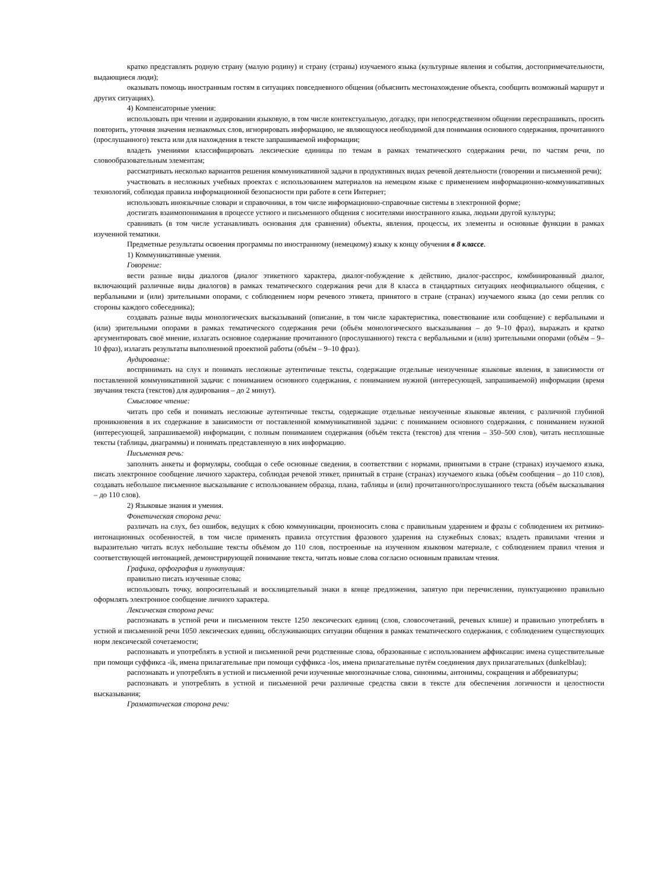кратко представлять родную страну (малую родину) и страну (страны) изучаемого языка (культурные явления и события, достопримечательности, выдающиеся люди);
оказывать помощь иностранным гостям в ситуациях повседневного общения (объяснить местонахождение объекта, сообщить возможный маршрут и других ситуациях).
4) Компенсаторные умения:
использовать при чтении и аудировании языковую, в том числе контекстуальную, догадку, при непосредственном общении переспрашивать, просить повторить, уточняя значения незнакомых слов, игнорировать информацию, не являющуюся необходимой для понимания основного содержания, прочитанного (прослушанного) текста или для нахождения в тексте запрашиваемой информации;
владеть умениями классифицировать лексические единицы по темам в рамках тематического содержания речи, по частям речи, по словообразовательным элементам;
рассматривать несколько вариантов решения коммуникативной задачи в продуктивных видах речевой деятельности (говорении и письменной речи);
участвовать в несложных учебных проектах с использованием материалов на немецком языке с применением информационно-коммуникативных технологий, соблюдая правила информационной безопасности при работе в сети Интернет;
использовать иноязычные словари и справочники, в том числе информационно-справочные системы в электронной форме;
достигать взаимопонимания в процессе устного и письменного общения с носителями иностранного языка, людьми другой культуры;
сравнивать (в том числе устанавливать основания для сравнения) объекты, явления, процессы, их элементы и основные функции в рамках изученной тематики.
Предметные результаты освоения программы по иностранному (немецкому) языку к концу обучения в 8 классе.
1) Коммуникативные умения.
Говорение:
вести разные виды диалогов (диалог этикетного характера, диалог-побуждение к действию, диалог-расспрос, комбинированный диалог, включающий различные виды диалогов) в рамках тематического содержания речи для 8 класса в стандартных ситуациях неофициального общения, с вербальными и (или) зрительными опорами, с соблюдением норм речевого этикета, принятого в стране (странах) изучаемого языка (до семи реплик со стороны каждого собеседника);
создавать разные виды монологических высказываний (описание, в том числе характеристика, повествование или сообщение) с вербальными и (или) зрительными опорами в рамках тематического содержания речи (объём монологического высказывания – до 9–10 фраз), выражать и кратко аргументировать своё мнение, излагать основное содержание прочитанного (прослушанного) текста с вербальными и (или) зрительными опорами (объём – 9–10 фраз), излагать результаты выполненной проектной работы (объём – 9–10 фраз).
Аудирование:
воспринимать на слух и понимать несложные аутентичные тексты, содержащие отдельные неизученные языковые явления, в зависимости от поставленной коммуникативной задачи: с пониманием основного содержания, с пониманием нужной (интересующей, запрашиваемой) информации (время звучания текста (текстов) для аудирования – до 2 минут).
Смысловое чтение:
читать про себя и понимать несложные аутентичные тексты, содержащие отдельные неизученные языковые явления, с различной глубиной проникновения в их содержание в зависимости от поставленной коммуникативной задачи: с пониманием основного содержания, с пониманием нужной (интересующей, запрашиваемой) информации, с полным пониманием содержания (объём текста (текстов) для чтения – 350–500 слов), читать несплошные тексты (таблицы, диаграммы) и понимать представленную в них информацию.
Письменная речь:
заполнять анкеты и формуляры, сообщая о себе основные сведения, в соответствии с нормами, принятыми в стране (странах) изучаемого языка, писать электронное сообщение личного характера, соблюдая речевой этикет, принятый в стране (странах) изучаемого языка (объём сообщения – до 110 слов), создавать небольшое письменное высказывание с использованием образца, плана, таблицы и (или) прочитанного/прослушанного текста (объём высказывания – до 110 слов).
2) Языковые знания и умения.
Фонетическая сторона речи:
различать на слух, без ошибок, ведущих к сбою коммуникации, произносить слова с правильным ударением и фразы с соблюдением их ритмико-интонационных особенностей, в том числе применять правила отсутствия фразового ударения на служебных словах; владеть правилами чтения и выразительно читать вслух небольшие тексты объёмом до 110 слов, построенные на изученном языковом материале, с соблюдением правил чтения и соответствующей интонацией, демонстрирующей понимание текста, читать новые слова согласно основным правилам чтения.
Графика, орфография и пунктуация:
правильно писать изученные слова;
использовать точку, вопросительный и восклицательный знаки в конце предложения, запятую при перечислении, пунктуационно правильно оформлять электронное сообщение личного характера.
Лексическая сторона речи:
распознавать в устной речи и письменном тексте 1250 лексических единиц (слов, словосочетаний, речевых клише) и правильно употреблять в устной и письменной речи 1050 лексических единиц, обслуживающих ситуации общения в рамках тематического содержания, с соблюдением существующих норм лексической сочетаемости;
распознавать и употреблять в устной и письменной речи родственные слова, образованные с использованием аффиксации: имена существительные при помощи суффикса -ik, имена прилагательные при помощи суффикса -los, имена прилагательные путём соединения двух прилагательных (dunkelblau);
распознавать и употреблять в устной и письменной речи изученные многозначные слова, синонимы, антонимы, сокращения и аббревиатуры;
распознавать и употреблять в устной и письменной речи различные средства связи в тексте для обеспечения логичности и целостности высказывания;
Грамматическая сторона речи: